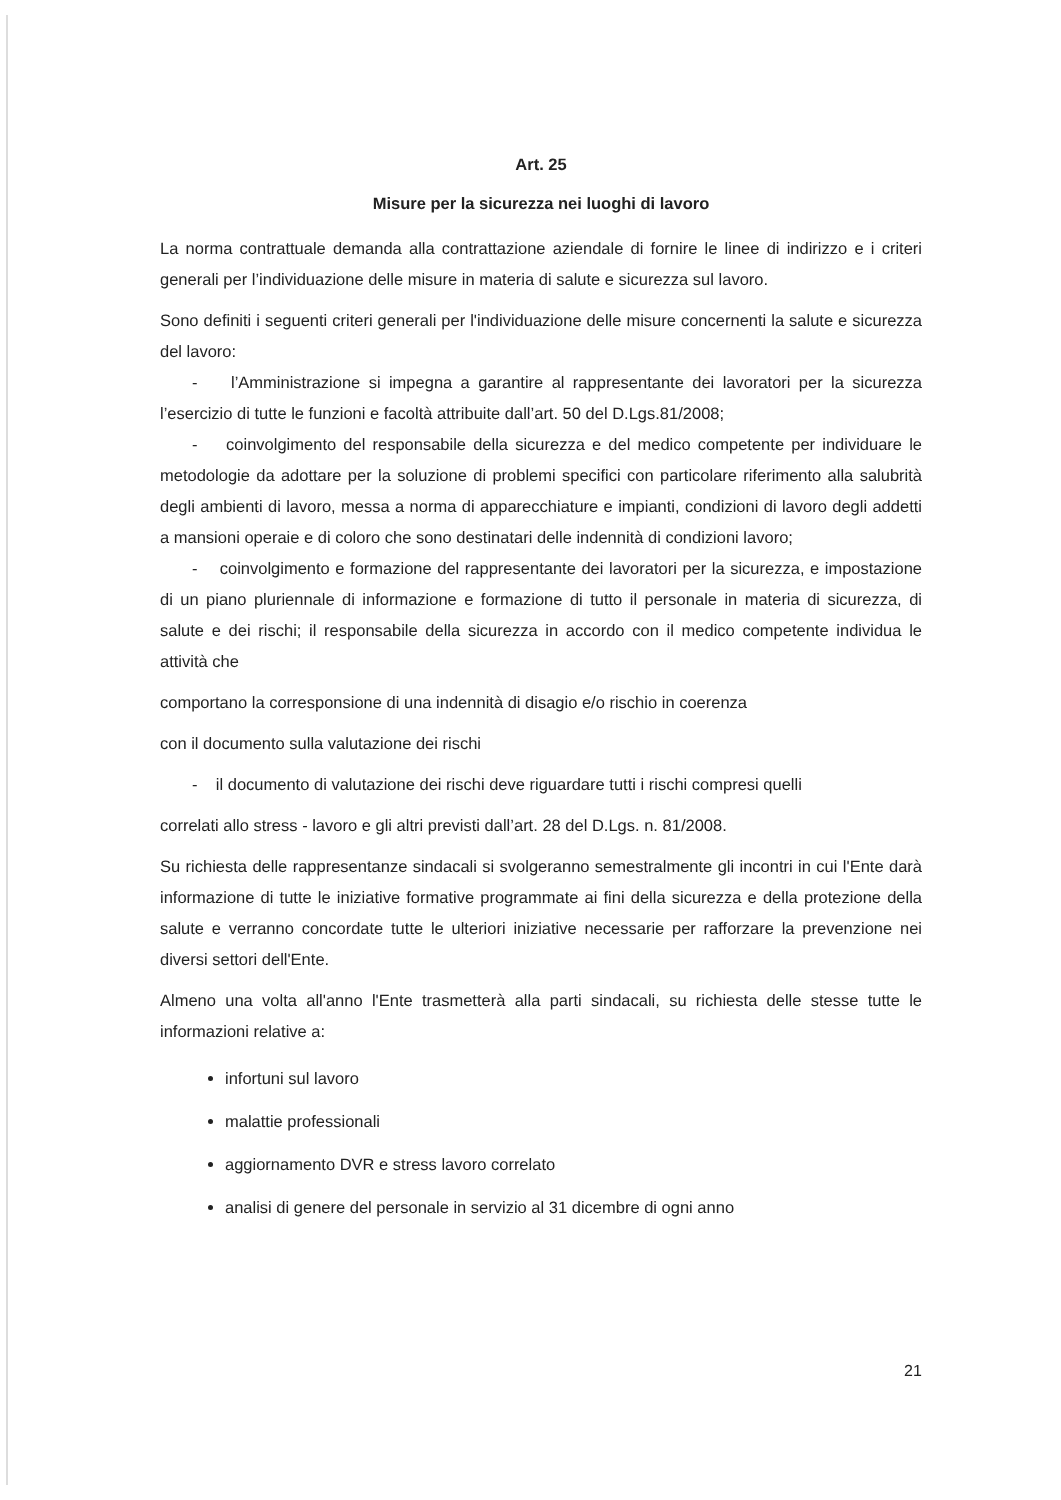Art. 25
Misure per la sicurezza nei luoghi di lavoro
La norma contrattuale demanda alla contrattazione aziendale di fornire le linee di indirizzo e i criteri generali per l’individuazione delle misure in materia di salute e sicurezza sul lavoro.
Sono definiti i seguenti criteri generali per l'individuazione delle misure concernenti la salute e sicurezza del lavoro:
- l’Amministrazione si impegna a garantire al rappresentante dei lavoratori per la sicurezza l’esercizio di tutte le funzioni e facoltà attribuite dall’art. 50 del D.Lgs.81/2008;
- coinvolgimento del responsabile della sicurezza e del medico competente per individuare le metodologie da adottare per la soluzione di problemi specifici con particolare riferimento alla salubrità degli ambienti di lavoro, messa a norma di apparecchiature e impianti, condizioni di lavoro degli addetti a mansioni operaie e di coloro che sono destinatari delle indennità di condizioni lavoro;
- coinvolgimento e formazione del rappresentante dei lavoratori per la sicurezza, e impostazione di un piano pluriennale di informazione e formazione di tutto il personale in materia di sicurezza, di salute e dei rischi; il responsabile della sicurezza in accordo con il medico competente individua le attività che
comportano la corresponsione di una indennità di disagio e/o rischio in coerenza
con il documento sulla valutazione dei rischi
- il documento di valutazione dei rischi deve riguardare tutti i rischi compresi quelli
correlati allo stress - lavoro e gli altri previsti dall’art. 28 del D.Lgs. n. 81/2008.
Su richiesta delle rappresentanze sindacali si svolgeranno semestralmente gli incontri in cui l'Ente darà informazione di tutte le iniziative formative programmate ai fini della sicurezza e della protezione della salute e verranno concordate tutte le ulteriori iniziative necessarie per rafforzare la prevenzione nei diversi settori dell'Ente.
Almeno una volta all'anno l'Ente trasmetterà alla parti sindacali, su richiesta delle stesse tutte le informazioni relative a:
infortuni sul lavoro
malattie professionali
aggiornamento DVR e stress lavoro correlato
analisi di genere del personale in servizio al 31 dicembre di ogni anno
21